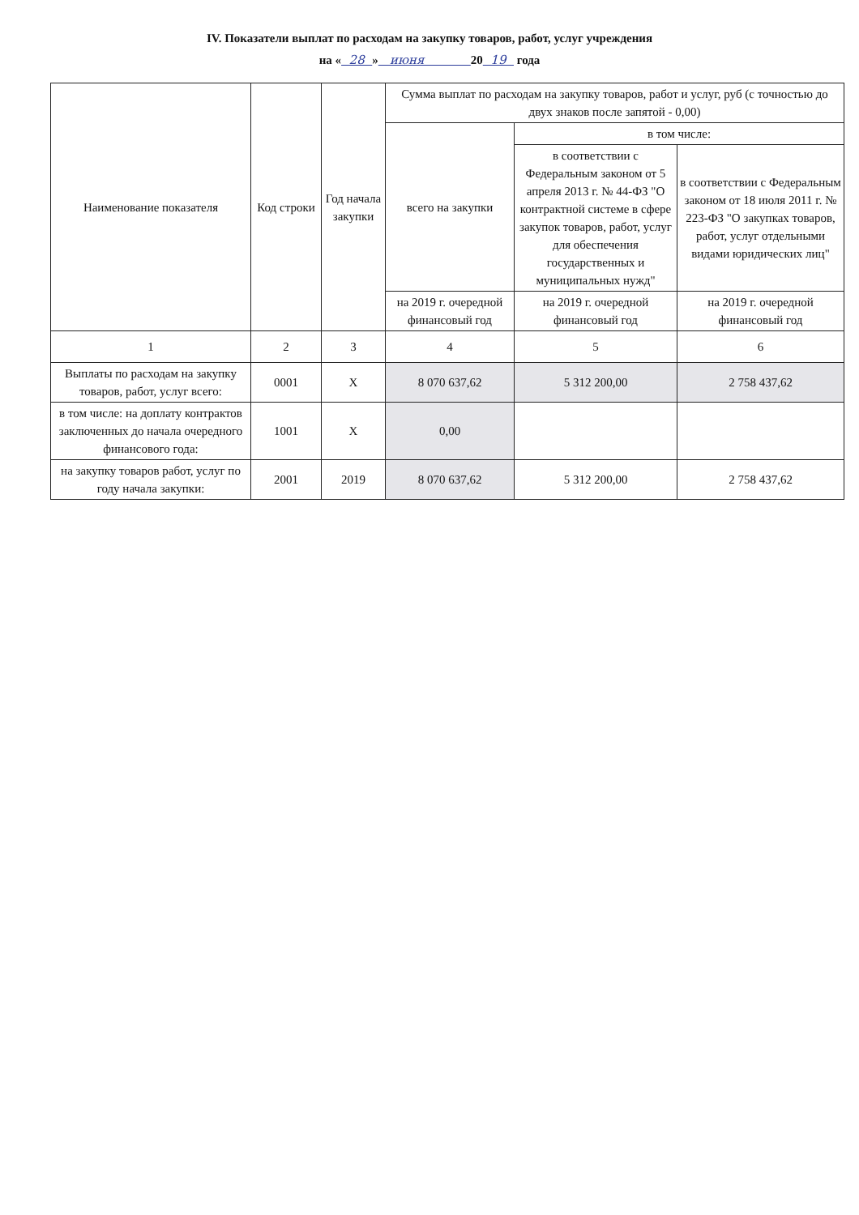IV. Показатели выплат по расходам на закупку товаров, работ, услуг учреждения
на « 28 » июня 20 19 года
| Наименование показателя | Код строки | Год начала закупки | Сумма выплат по расходам на закупку товаров, работ и услуг, руб (с точностью до двух знаков после запятой - 0,00) | | |
| | | | всего на закупки | в том числе: | |
| | | | | в соответствии с Федеральным законом от 5 апреля 2013 г. № 44-ФЗ "О контрактной системе в сфере закупок товаров, работ, услуг для обеспечения государственных и муниципальных нужд" | в соответствии с Федеральным законом от 18 июля 2011 г. № 223-ФЗ "О закупках товаров, работ, услуг отдельными видами юридических лиц" |
| | | | на 2019 г. очередной финансовый год | на 2019 г. очередной финансовый год | на 2019 г. очередной финансовый год |
| 1 | 2 | 3 | 4 | 5 | 6 |
| Выплаты по расходам на закупку товаров, работ, услуг всего: | 0001 | X | 8 070 637,62 | 5 312 200,00 | 2 758 437,62 |
| в том числе: на доплату контрактов заключенных до начала очередного финансового года: | 1001 | X | 0,00 | | |
| на закупку товаров работ, услуг по году начала закупки: | 2001 | 2019 | 8 070 637,62 | 5 312 200,00 | 2 758 437,62 |